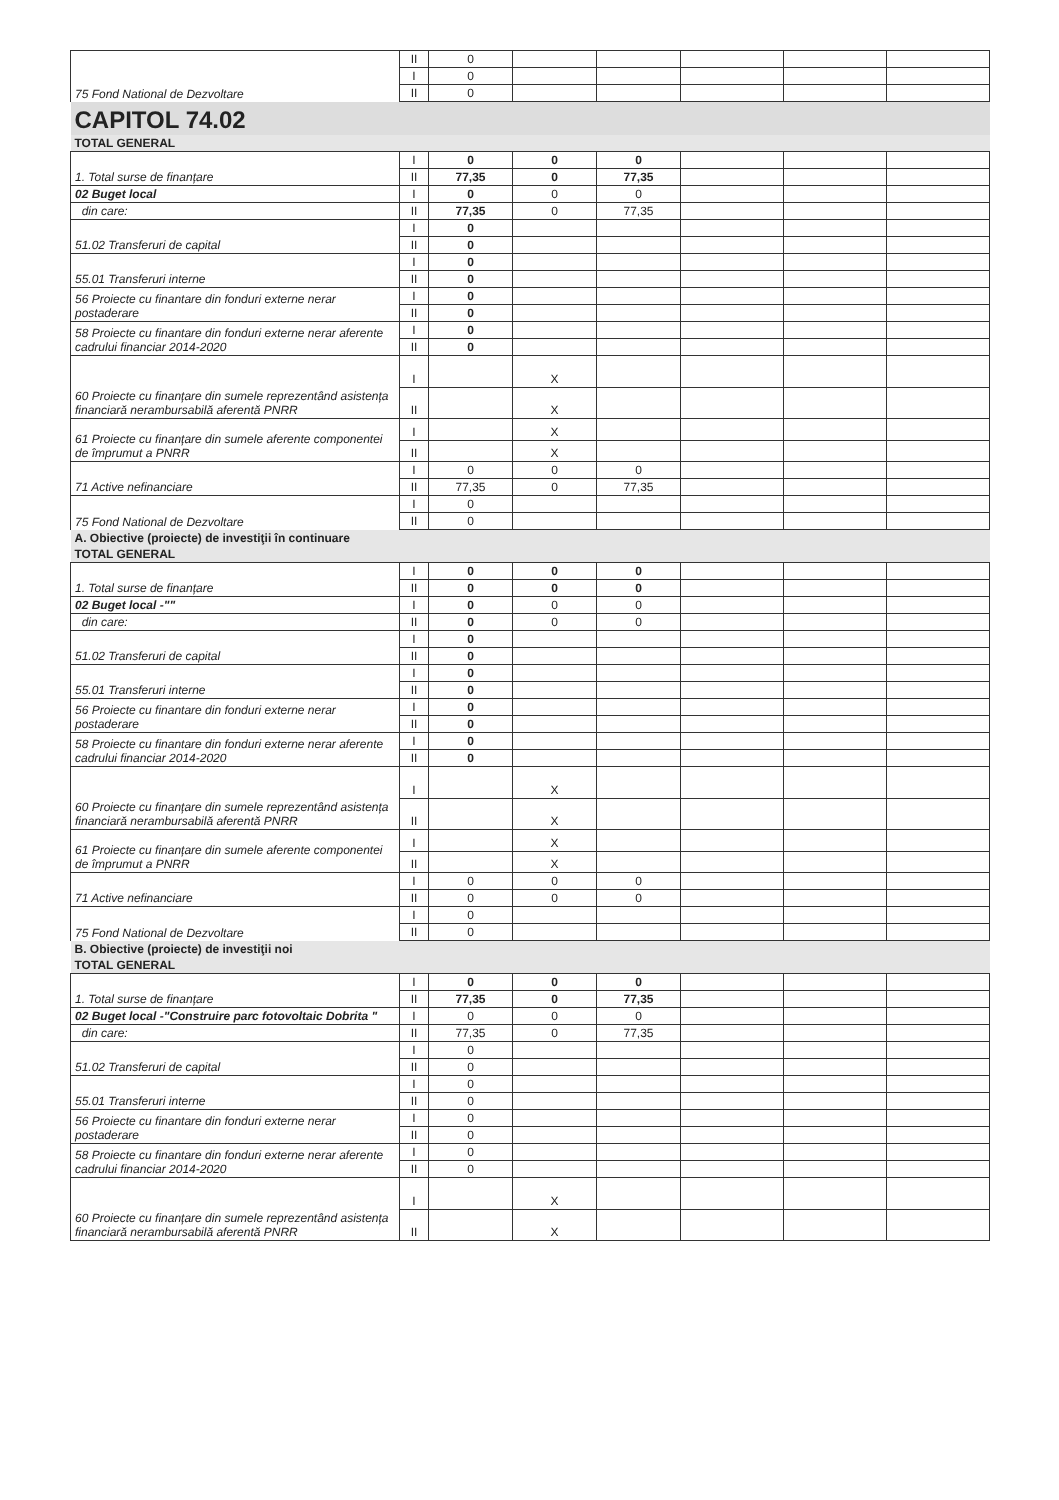| 75 Fond National de Dezvoltare | II | 0 | | | | | |
| | I | 0 | | | | | |
| | II | 0 | | | | | |
| CAPITOL 74.02 | | | | | | | |
| TOTAL GENERAL | | | | | | | |
| 1. Total surse de finanțare | I | 0 | 0 | 0 | | | |
| | II | 77,35 | 0 | 77,35 | | | |
| 02 Buget local | I | 0 | 0 | 0 | | | |
| din care: | II | 77,35 | 0 | 77,35 | | | |
| 51.02 Transferuri de capital | I | 0 | | | | | |
| | II | 0 | | | | | |
| 55.01 Transferuri interne | I | 0 | | | | | |
| | II | 0 | | | | | |
| 56 Proiecte cu finantare din fonduri externe nerar postaderare | I | 0 | | | | | |
| | II | 0 | | | | | |
| 58 Proiecte cu finantare din fonduri externe nerar aferente cadrului financiar 2014-2020 | I | 0 | | | | | |
| | II | 0 | | | | | |
| 60 Proiecte cu finanțare din sumele reprezentând asistența financiară nerambursabilă aferentă PNRR | I | | X | | | | |
| | II | | X | | | | |
| 61 Proiecte cu finanțare din sumele aferente componentei de împrumut a PNRR | I | | X | | | | |
| | II | | X | | | | |
| 71 Active nefinanciare | I | 0 | 0 | 0 | | | |
| | II | 77,35 | 0 | 77,35 | | | |
| 75 Fond National de Dezvoltare | I | 0 | | | | | |
| | II | 0 | | | | | |
| A. Obiective (proiecte) de investiţii în continuare | | | | | | | |
| TOTAL GENERAL | | | | | | | |
| 1. Total surse de finanțare | I | 0 | 0 | 0 | | | |
| | II | 0 | 0 | 0 | | | |
| 02 Buget local -"" | I | 0 | 0 | 0 | | | |
| din care: | II | 0 | 0 | 0 | | | |
| 51.02 Transferuri de capital | I | 0 | | | | | |
| | II | 0 | | | | | |
| 55.01 Transferuri interne | I | 0 | | | | | |
| | II | 0 | | | | | |
| 56 Proiecte cu finantare din fonduri externe nerar postaderare | I | 0 | | | | | |
| | II | 0 | | | | | |
| 58 Proiecte cu finantare din fonduri externe nerar aferente cadrului financiar 2014-2020 | I | 0 | | | | | |
| | II | 0 | | | | | |
| 60 Proiecte cu finanțare din sumele reprezentând asistența financiară nerambursabilă aferentă PNRR | I | | X | | | | |
| | II | | X | | | | |
| 61 Proiecte cu finanțare din sumele aferente componentei de împrumut a PNRR | I | | X | | | | |
| | II | | X | | | | |
| 71 Active nefinanciare | I | 0 | 0 | 0 | | | |
| | II | 0 | 0 | 0 | | | |
| 75 Fond National de Dezvoltare | I | 0 | | | | | |
| | II | 0 | | | | | |
| B. Obiective (proiecte) de investiţii noi | | | | | | | |
| TOTAL GENERAL | | | | | | | |
| 1. Total surse de finanțare | I | 0 | 0 | 0 | | | |
| | II | 77,35 | 0 | 77,35 | | | |
| 02 Buget local -"Construire parc fotovoltaic Dobrita " | I | 0 | 0 | 0 | | | |
| din care: | II | 77,35 | 0 | 77,35 | | | |
| 51.02 Transferuri de capital | I | 0 | | | | | |
| | II | 0 | | | | | |
| 55.01 Transferuri interne | I | 0 | | | | | |
| | II | 0 | | | | | |
| 56 Proiecte cu finantare din fonduri externe nerar postaderare | I | 0 | | | | | |
| | II | 0 | | | | | |
| 58 Proiecte cu finantare din fonduri externe nerar aferente cadrului financiar 2014-2020 | I | 0 | | | | | |
| | II | 0 | | | | | |
| 60 Proiecte cu finanțare din sumele reprezentând asistența financiară nerambursabilă aferentă PNRR | I | | X | | | | |
| | II | | X | | | | |